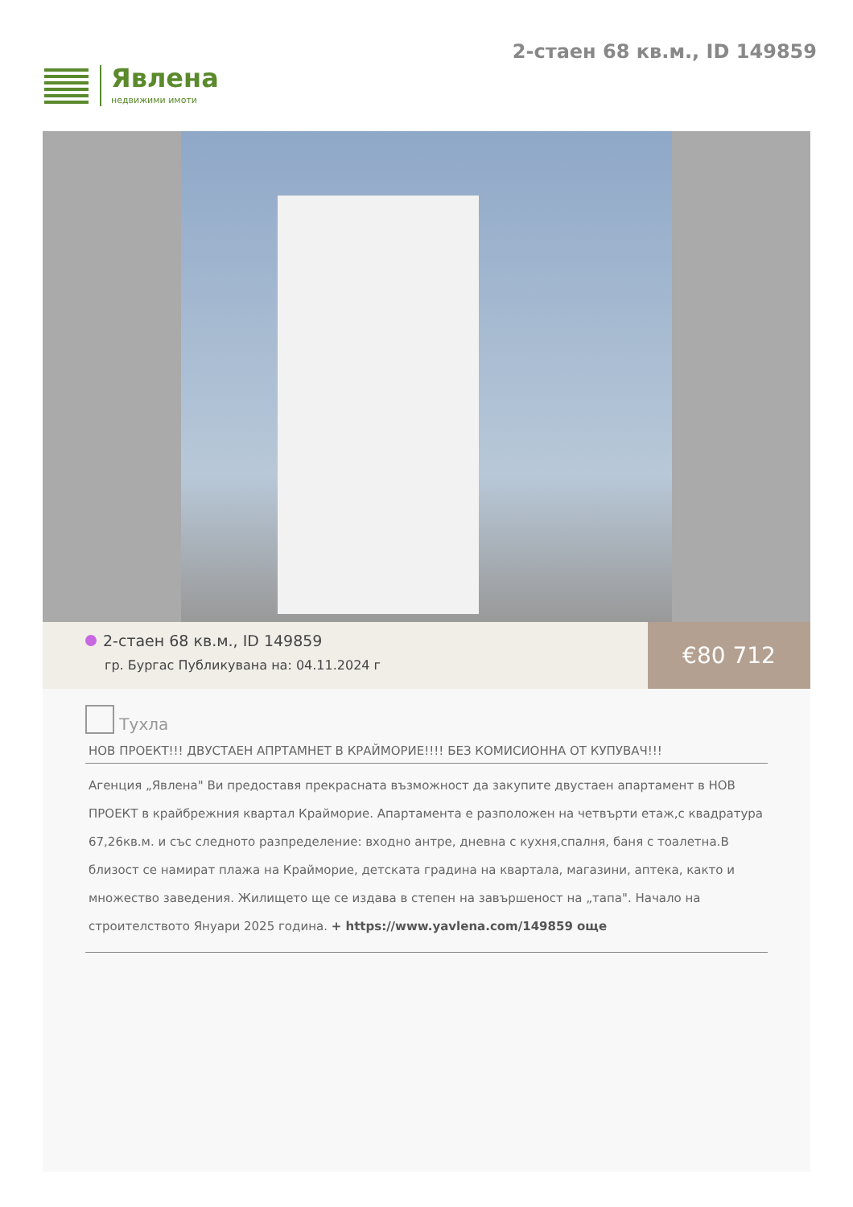Явлена
недвижими имоти
2-стаен 68 кв.м., ID 149859
2-стаен 68 кв.м., ID 149859
гр. Бургас Публикувана на: 04.11.2024 г
€80 712
Тухла
НОВ ПРОЕКТ!!! ДВУСТАЕН АПРТАМНЕТ В КРАЙМОРИЕ!!!! БЕЗ КОМИСИОННА ОТ КУПУВАЧ!!!
Агенция „Явлена" Ви предоставя прекрасната възможност да закупите двустаен апартамент в НОВ ПРОЕКТ в крайбрежния квартал Крайморие. Апартамента е разположен на четвърти етаж,с квадратура 67,26кв.м. и със следното разпределение: входно антре, дневна с кухня,спалня, баня с тоалетна.В близост се намират плажа на Крайморие, детската градина на квартала, магазини, аптека, както и множество заведения. Жилището ще се издава в степен на завършеност на „тапа". Начало на строителството Януари 2025 година. + https://www.yavlena.com/149859 още